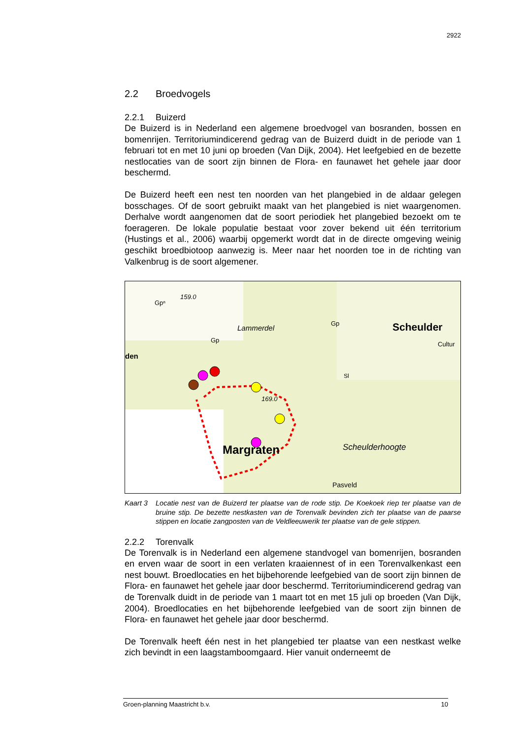2922
2.2 Broedvogels
2.2.1 Buizerd
De Buizerd is in Nederland een algemene broedvogel van bosranden, bossen en bomenrijen. Territoriumindicerend gedrag van de Buizerd duidt in de periode van 1 februari tot en met 10 juni op broeden (Van Dijk, 2004). Het leefgebied en de bezette nestlocaties van de soort zijn binnen de Flora- en faunawet het gehele jaar door beschermd.
De Buizerd heeft een nest ten noorden van het plangebied in de aldaar gelegen bosschages. Of de soort gebruikt maakt van het plangebied is niet waargenomen. Derhalve wordt aangenomen dat de soort periodiek het plangebied bezoekt om te foerageren. De lokale populatie bestaat voor zover bekend uit één territorium (Hustings et al., 2006) waarbij opgemerkt wordt dat in de directe omgeving weinig geschikt broedbiotoop aanwezig is. Meer naar het noorden toe in de richting van Valkenbrug is de soort algemener.
159.0
Gpⁿ
Lammerdel
Gp
Gp
Scheulder
Cultur
den
Sl
169.0
Margraten
Scheulderhoogte
Pasveld
Kaart 3 Locatie nest van de Buizerd ter plaatse van de rode stip. De Koekoek riep ter plaatse van de bruine stip. De bezette nestkasten van de Torenvalk bevinden zich ter plaatse van de paarse stippen en locatie zangposten van de Veldleeuwerik ter plaatse van de gele stippen.
2.2.2 Torenvalk
De Torenvalk is in Nederland een algemene standvogel van bomenrijen, bosranden en erven waar de soort in een verlaten kraaiennest of in een Torenvalkenkast een nest bouwt. Broedlocaties en het bijbehorende leefgebied van de soort zijn binnen de Flora- en faunawet het gehele jaar door beschermd. Territoriumindicerend gedrag van de Torenvalk duidt in de periode van 1 maart tot en met 15 juli op broeden (Van Dijk, 2004). Broedlocaties en het bijbehorende leefgebied van de soort zijn binnen de Flora- en faunawet het gehele jaar door beschermd.
De Torenvalk heeft één nest in het plangebied ter plaatse van een nestkast welke zich bevindt in een laagstamboomgaard. Hier vanuit onderneemt de
Groen-planning Maastricht b.v. 10